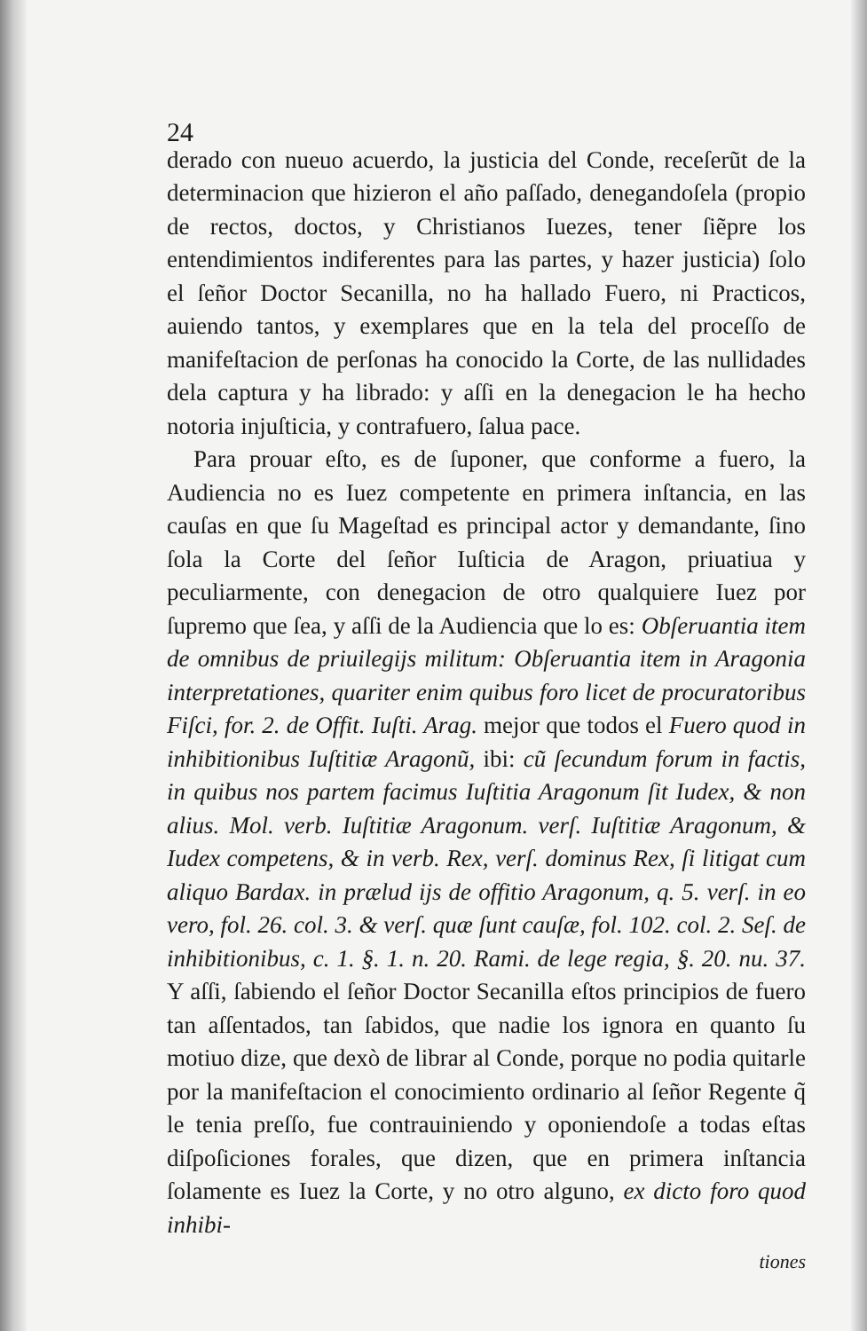24
derado con nueuo acuerdo, la justicia del Conde, receſerũt de la determinacion que hizieron el año paſſado, denegandoſela (propio de rectos, doctos, y Christianos Iuezes, tener ſiẽpre los entendimientos indiferentes para las partes, y hazer justicia) ſolo el ſeñor Doctor Secanilla, no ha hallado Fuero, ni Practicos, auiendo tantos, y exemplares que en la tela del proceſſo de manifeſtacion de perſonas ha conocido la Corte, de las nullidades dela captura y ha librado: y aſſi en la denegacion le ha hecho notoria injuſticia, y contrafuero, ſalua pace.
Para prouar eſto, es de ſuponer, que conforme a fuero, la Audiencia no es Iuez competente en primera inſtancia, en las cauſas en que ſu Mageſtad es principal actor y demandante, ſino ſola la Corte del ſeñor Iuſticia de Aragon, priuatiua y peculiarmente, con denegacion de otro qualquiere Iuez por ſupremo que ſea, y aſſi de la Audiencia que lo es: Obſeruantia item de omnibus de priuilegijs militum: Obſeruantia item in Aragonia interpretationes, quariter enim quibus foro licet de procuratoribus Fiſci, for. 2. de Offit. Iuſti. Arag. mejor que todos el Fuero quod in inhibitionibus Iuſtitiæ Aragonũ, ibi: cũ ſecundum forum in factis, in quibus nos partem facimus Iuſtitia Aragonum ſit Iudex, & non alius. Mol. verb. Iuſtitiæ Aragonum. verſ. Iuſtitiæ Aragonum, & Iudex competens, & in verb. Rex, verſ. dominus Rex, ſi litigat cum aliquo Bardax. in prælud ijs de offitio Aragonum, q. 5. verſ. in eo vero, fol. 26. col. 3. & verſ. quæ ſunt cauſæ, fol. 102. col. 2. Seſ. de inhibitionibus, c. 1. §. 1. n. 20. Rami. de lege regia, §. 20. nu. 37. Y aſſi, ſabiendo el ſeñor Doctor Secanilla eſtos principios de fuero tan aſſentados, tan ſabidos, que nadie los ignora en quanto ſu motiuo dize, que dexò de librar al Conde, porque no podia quitarle por la manifeſtacion el conocimiento ordinario al ſeñor Regente q̃ le tenia preſſo, fue contrauiniendo y oponiendoſe a todas eſtas diſpoſiciones forales, que dizen, que en primera inſtancia ſolamente es Iuez la Corte, y no otro alguno, ex dicto foro quod inhibi-
tiones